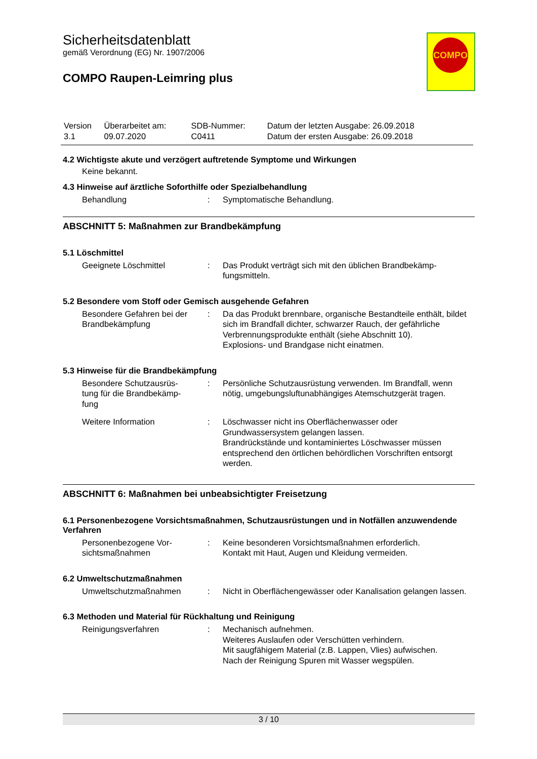Sicherheitsdatenblatt
gemäß Verordnung (EG) Nr. 1907/2006
COMPO Raupen-Leimring plus
COMPO
| Version 3.1 | Überarbeitet am: 09.07.2020 | SDB-Nummer: C0411 | Datum der letzten Ausgabe: 26.09.2018 Datum der ersten Ausgabe: 26.09.2018 |
4.2 Wichtigste akute und verzögert auftretende Symptome und Wirkungen
Keine bekannt.
4.3 Hinweise auf ärztliche Soforthilfe oder Spezialbehandlung
| Behandlung | : | Symptomatische Behandlung. |
ABSCHNITT 5: Maßnahmen zur Brandbekämpfung
5.1 Löschmittel
| Geeignete Löschmittel | : | Das Produkt verträgt sich mit den üblichen Brandbekämp- fungsmitteln. |
5.2 Besondere vom Stoff oder Gemisch ausgehende Gefahren
| Besondere Gefahren bei der Brandbekämpfung | : | Da das Produkt brennbare, organische Bestandteile enthält, bildet sich im Brandfall dichter, schwarzer Rauch, der gefährliche Verbrennungsprodukte enthält (siehe Abschnitt 10). Explosions- und Brandgase nicht einatmen. |
5.3 Hinweise für die Brandbekämpfung
| Besondere Schutzausrüs- tung für die Brandbekämp- fung | : | Persönliche Schutzausrüstung verwenden. Im Brandfall, wenn nötig, umgebungsluftunabhängiges Atemschutzgerät tragen. |
| Weitere Information | : | Löschwasser nicht ins Oberflächenwasser oder Grundwassersystem gelangen lassen. Brandrückstände und kontaminiertes Löschwasser müssen entsprechend den örtlichen behördlichen Vorschriften entsorgt werden. |
ABSCHNITT 6: Maßnahmen bei unbeabsichtigter Freisetzung
6.1 Personenbezogene Vorsichtsmaßnahmen, Schutzausrüstungen und in Notfällen anzuwendende Verfahren
| Personenbezogene Vor- sichtsmaßnahmen | : | Keine besonderen Vorsichtsmaßnahmen erforderlich. Kontakt mit Haut, Augen und Kleidung vermeiden. |
6.2 Umweltschutzmaßnahmen
| Umweltschutzmaßnahmen | : | Nicht in Oberflächengewässer oder Kanalisation gelangen lassen. |
6.3 Methoden und Material für Rückhaltung und Reinigung
| Reinigungsverfahren | : | Mechanisch aufnehmen. Weiteres Auslaufen oder Verschütten verhindern. Mit saugfähigem Material (z.B. Lappen, Vlies) aufwischen. Nach der Reinigung Spuren mit Wasser wegspülen. |
3 / 10